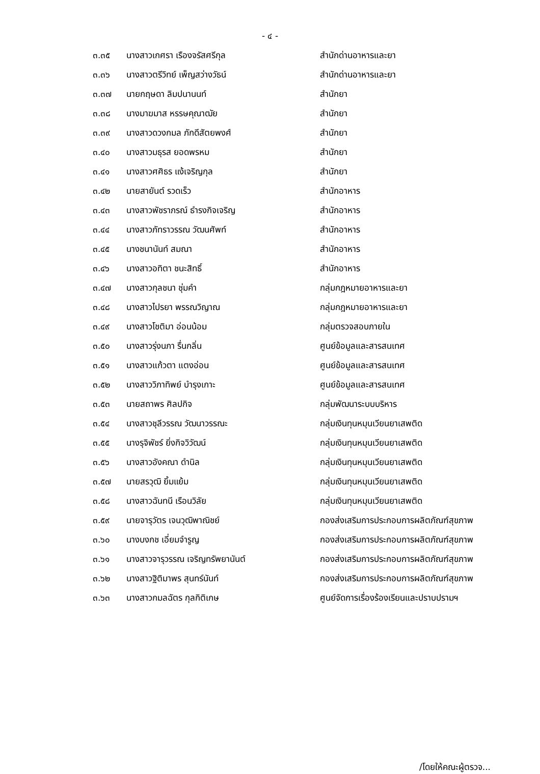- ๔ -
| ๓.๓๕ | นางสาวเกศรา เรืองจรัสศรีกุล | สำนักด่านอาหารและยา |
| ๓.๓๖ | นางสาวตรีวิทย์ เพ็ญสว่างวัธน์ | สำนักด่านอาหารและยา |
| ๓.๓๗ | นายกฤษดา ลิมปนานนท์ | สำนักยา |
| ๓.๓๘ | นางมาฆมาส หรรษคุณาฒัย | สำนักยา |
| ๓.๓๙ | นางสาวดวงกมล ภักดีสัตยพงศ์ | สำนักยา |
| ๓.๔๐ | นางสาวมธุรส ยอดพรหม | สำนักยา |
| ๓.๔๑ | นางสาวศศิธร แง้เจริญกุล | สำนักยา |
| ๓.๔๒ | นายสายันต์ รวดเร็ว | สำนักอาหาร |
| ๓.๔๓ | นางสาวพัชราภรณ์ ธำรงกิจเจริญ | สำนักอาหาร |
| ๓.๔๔ | นางสาวภัทราวรรณ วัฒนศัพท์ | สำนักอาหาร |
| ๓.๔๕ | นางชนานันท์ สมณา | สำนักอาหาร |
| ๓.๔๖ | นางสาวอทิตา ชนะสิทธิ์ | สำนักอาหาร |
| ๓.๔๗ | นางสาวกุลชนา ชุ่มคำ | กลุ่มกฎหมายอาหารและยา |
| ๓.๔๘ | นางสาวไปรยา พรรณวิญาณ | กลุ่มกฎหมายอาหารและยา |
| ๓.๔๙ | นางสาวโชติมา อ่อนน้อม | กลุ่มตรวจสอบภายใน |
| ๓.๕๐ | นางสาวรุ่งนภา รื่นกลิ่น | ศูนย์ข้อมูลและสารสนเทศ |
| ๓.๕๑ | นางสาวแก้วตา แตงอ่อน | ศูนย์ข้อมูลและสารสนเทศ |
| ๓.๕๒ | นางสาววิภาทิพย์ บำรุงเกาะ | ศูนย์ข้อมูลและสารสนเทศ |
| ๓.๕๓ | นายสถาพร ศิลปกิจ | กลุ่มพัฒนาระบบบริหาร |
| ๓.๕๔ | นางสาวชุลีวรรณ วัฒนาวรรณะ | กลุ่มเงินทุนหมุนเวียนยาเสพติด |
| ๓.๕๕ | นางรุจิพัชร์ ยิ่งกิจวิวัฒน์ | กลุ่มเงินทุนหมุนเวียนยาเสพติด |
| ๓.๕๖ | นางสาวอังคณา ดำนิล | กลุ่มเงินทุนหมุนเวียนยาเสพติด |
| ๓.๕๗ | นายสรวุฒิ ยิ้มแย้ม | กลุ่มเงินทุนหมุนเวียนยาเสพติด |
| ๓.๕๘ | นางสาวฉันทนี เรือนวิลัย | กลุ่มเงินทุนหมุนเวียนยาเสพติด |
| ๓.๕๙ | นายจารุวัตร เจนวุฒิพาณิชย์ | กองส่งเสริมการประกอบการผลิตภัณฑ์สุขภาพ |
| ๓.๖๐ | นางบงกช เอี่ยมจำรูญ | กองส่งเสริมการประกอบการผลิตภัณฑ์สุขภาพ |
| ๓.๖๑ | นางสาวจารุวรรณ เจริญทรัพยานันต์ | กองส่งเสริมการประกอบการผลิตภัณฑ์สุขภาพ |
| ๓.๖๒ | นางสาวฐิติมาพร สุนทร์นันท์ | กองส่งเสริมการประกอบการผลิตภัณฑ์สุขภาพ |
| ๓.๖๓ | นางสาวกมลฉัตร กุลกิติเกษ | ศูนย์จัดการเรื่องร้องเรียนและปราบปรามฯ |
/โดยให้คณะผู้ตรวจ...